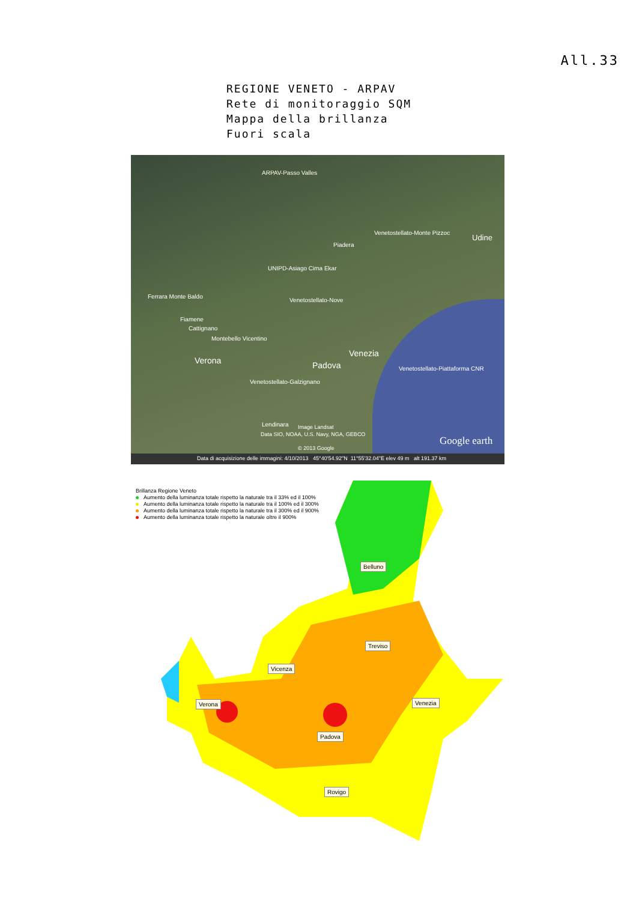All.33
REGIONE VENETO - ARPAV
Rete di monitoraggio SQM
Mappa della brillanza
Fuori scala
ARPAV-Passo Valles
Venetostellato-Monte Pizzoc
Piadera
UNIPD-Asiago Cima Ekar
Ferrara Monte Baldo
Venetostellato-Nove
Fiamene
Cattignano
Montebello Vicentino
Verona
Venezia
Padova Venetostellato-Piattaforma CNR
Venetostellato-Galzignano
Lendinara Image Landsat
Data SIO, NOAA, U.S. Navy, NGA, GEBCO
© 2013 Google
Google earth
Udine
Data di acquisizione delle immagini: 4/10/2013 45°40'54.92"N 11°55'32.04"E elev 49 m alt 191.37 km
Brillanza Regione Veneto
Aumento della luminanza totale rispetto la naturale tra il 33% ed il 100%
Aumento della luminanza totale rispetto la naturale tra il 100% ed il 300%
Aumento della luminanza totale rispetto la naturale tra il 300% ed il 900%
Aumento della luminanza totale rispetto la naturale oltre il 900%
Belluno
Treviso
Vicenza
Verona Venezia
Padova
Rovigo